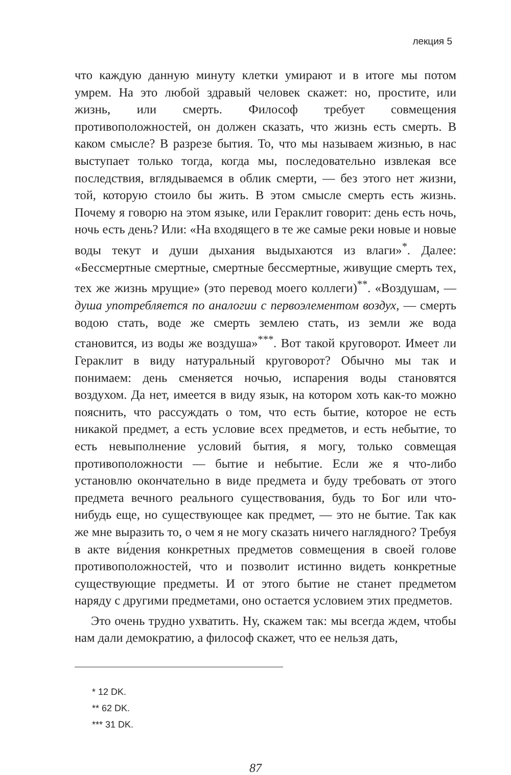лекция 5
что каждую данную минуту клетки умирают и в итоге мы потом умрем. На это любой здравый человек скажет: но, простите, или жизнь, или смерть. Философ требует совмещения противоположностей, он должен сказать, что жизнь есть смерть. В каком смысле? В разрезе бытия. То, что мы называем жизнью, в нас выступает только тогда, когда мы, последовательно извлекая все последствия, вглядываемся в облик смерти, — без этого нет жизни, той, которую стоило бы жить. В этом смысле смерть есть жизнь. Почему я говорю на этом языке, или Гераклит говорит: день есть ночь, ночь есть день? Или: «На входящего в те же самые реки новые и новые воды текут и души дыхания выдыхаются из влаги»<sup>*</sup>. Далее: «Бессмертные смертные, смертные бессмертные, живущие смерть тех, тех же жизнь мрущие» (это перевод моего коллеги)<sup>**</sup>. «Воздушам, — душа употребляется по аналогии с первоэлементом воздух, — смерть водою стать, воде же смерть землею стать, из земли же вода становится, из воды же воздуша»<sup>***</sup>. Вот такой круговорот. Имеет ли Гераклит в виду натуральный круговорот? Обычно мы так и понимаем: день сменяется ночью, испарения воды становятся воздухом. Да нет, имеется в виду язык, на котором хоть как-то можно пояснить, что рассуждать о том, что есть бытие, которое не есть никакой предмет, а есть условие всех предметов, и есть небытие, то есть невыполнение условий бытия, я могу, только совмещая противоположности — бытие и небытие. Если же я что-либо установлю окончательно в виде предмета и буду требовать от этого предмета вечного реального существования, будь то Бог или что-нибудь еще, но существующее как предмет, — это не бытие. Так как же мне выразить то, о чем я не могу сказать ничего наглядного? Требуя в акте ви́дения конкретных предметов совмещения в своей голове противоположностей, что и позволит истинно видеть конкретные существующие предметы. И от этого бытие не станет предметом наряду с другими предметами, оно остается условием этих предметов.
Это очень трудно ухватить. Ну, скажем так: мы всегда ждем, чтобы нам дали демократию, а философ скажет, что ее нельзя дать,
* 12 DK.
** 62 DK.
*** 31 DK.
87